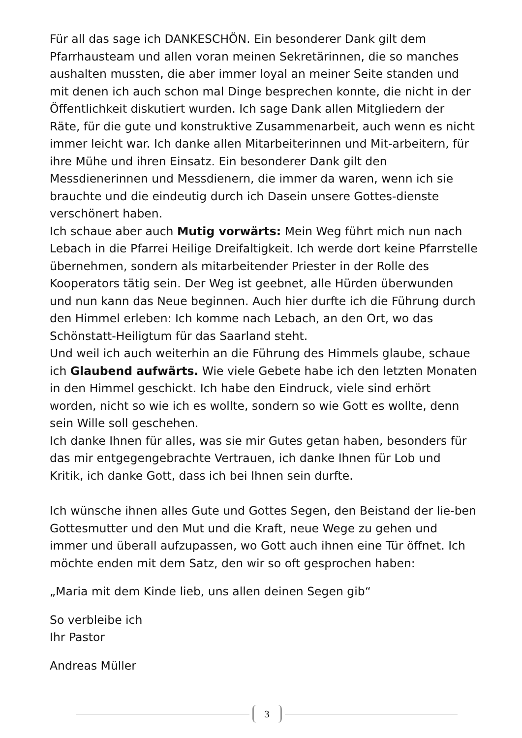Für all das sage ich DANKESCHÖN. Ein besonderer Dank gilt dem Pfarrhausteam und allen voran meinen Sekretärinnen, die so manches aushalten mussten, die aber immer loyal an meiner Seite standen und mit denen ich auch schon mal Dinge besprechen konnte, die nicht in der Öffentlichkeit diskutiert wurden. Ich sage Dank allen Mitgliedern der Räte, für die gute und konstruktive Zusammenarbeit, auch wenn es nicht immer leicht war. Ich danke allen Mitarbeiterinnen und Mit-arbeitern, für ihre Mühe und ihren Einsatz. Ein besonderer Dank gilt den Messdienerinnen und Messdienern, die immer da waren, wenn ich sie brauchte und die eindeutig durch ich Dasein unsere Gottes-dienste verschönert haben.
Ich schaue aber auch Mutig vorwärts: Mein Weg führt mich nun nach Lebach in die Pfarrei Heilige Dreifaltigkeit. Ich werde dort keine Pfarrstelle übernehmen, sondern als mitarbeitender Priester in der Rolle des Kooperators tätig sein. Der Weg ist geebnet, alle Hürden überwunden und nun kann das Neue beginnen. Auch hier durfte ich die Führung durch den Himmel erleben: Ich komme nach Lebach, an den Ort, wo das Schönstatt-Heiligtum für das Saarland steht.
Und weil ich auch weiterhin an die Führung des Himmels glaube, schaue ich Glaubend aufwärts. Wie viele Gebete habe ich den letzten Monaten in den Himmel geschickt. Ich habe den Eindruck, viele sind erhört worden, nicht so wie ich es wollte, sondern so wie Gott es wollte, denn sein Wille soll geschehen.
Ich danke Ihnen für alles, was sie mir Gutes getan haben, besonders für das mir entgegengebrachte Vertrauen, ich danke Ihnen für Lob und Kritik, ich danke Gott, dass ich bei Ihnen sein durfte.
Ich wünsche ihnen alles Gute und Gottes Segen, den Beistand der lie-ben Gottesmutter und den Mut und die Kraft, neue Wege zu gehen und immer und überall aufzupassen, wo Gott auch ihnen eine Tür öffnet. Ich möchte enden mit dem Satz, den wir so oft gesprochen haben:
„Maria mit dem Kinde lieb, uns allen deinen Segen gib“
So verbleibe ich
Ihr Pastor
Andreas Müller
3